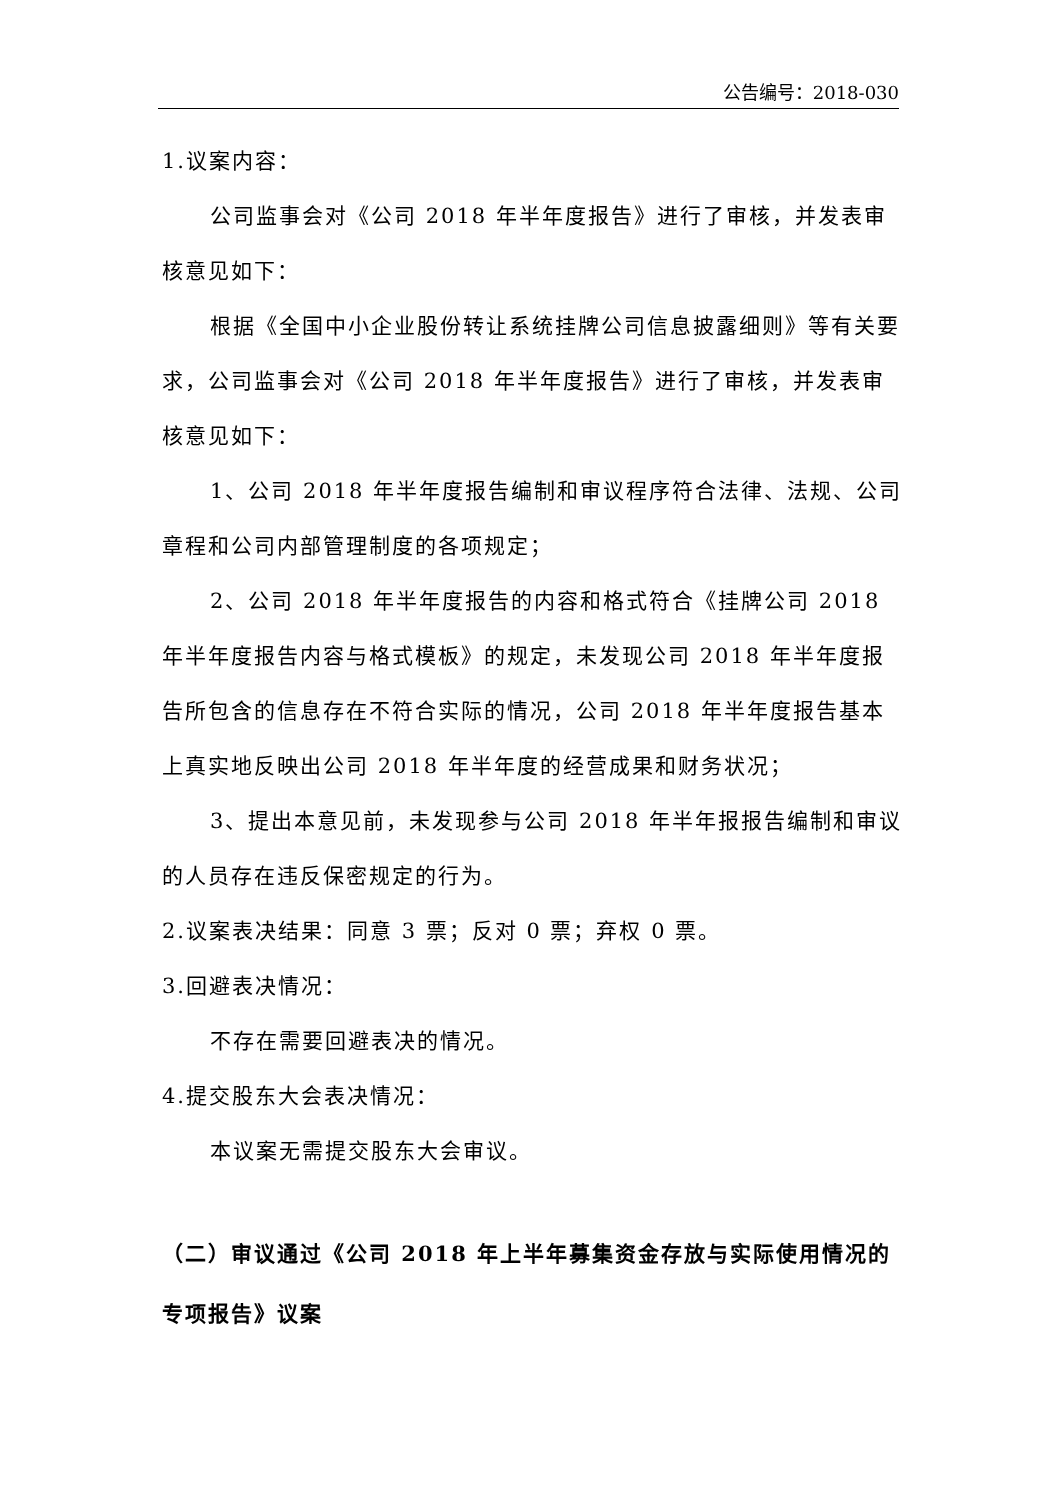公告编号：2018-030
1.议案内容：
公司监事会对《公司 2018 年半年度报告》进行了审核，并发表审核意见如下：
根据《全国中小企业股份转让系统挂牌公司信息披露细则》等有关要求，公司监事会对《公司 2018 年半年度报告》进行了审核，并发表审核意见如下：
1、公司 2018 年半年度报告编制和审议程序符合法律、法规、公司章程和公司内部管理制度的各项规定；
2、公司 2018 年半年度报告的内容和格式符合《挂牌公司 2018 年半年度报告内容与格式模板》的规定，未发现公司 2018 年半年度报告所包含的信息存在不符合实际的情况，公司 2018 年半年度报告基本上真实地反映出公司 2018 年半年度的经营成果和财务状况；
3、提出本意见前，未发现参与公司 2018 年半年报报告编制和审议的人员存在违反保密规定的行为。
2.议案表决结果：同意 3 票；反对 0 票；弃权 0 票。
3.回避表决情况：
不存在需要回避表决的情况。
4.提交股东大会表决情况：
本议案无需提交股东大会审议。
（二）审议通过《公司 2018 年上半年募集资金存放与实际使用情况的专项报告》议案